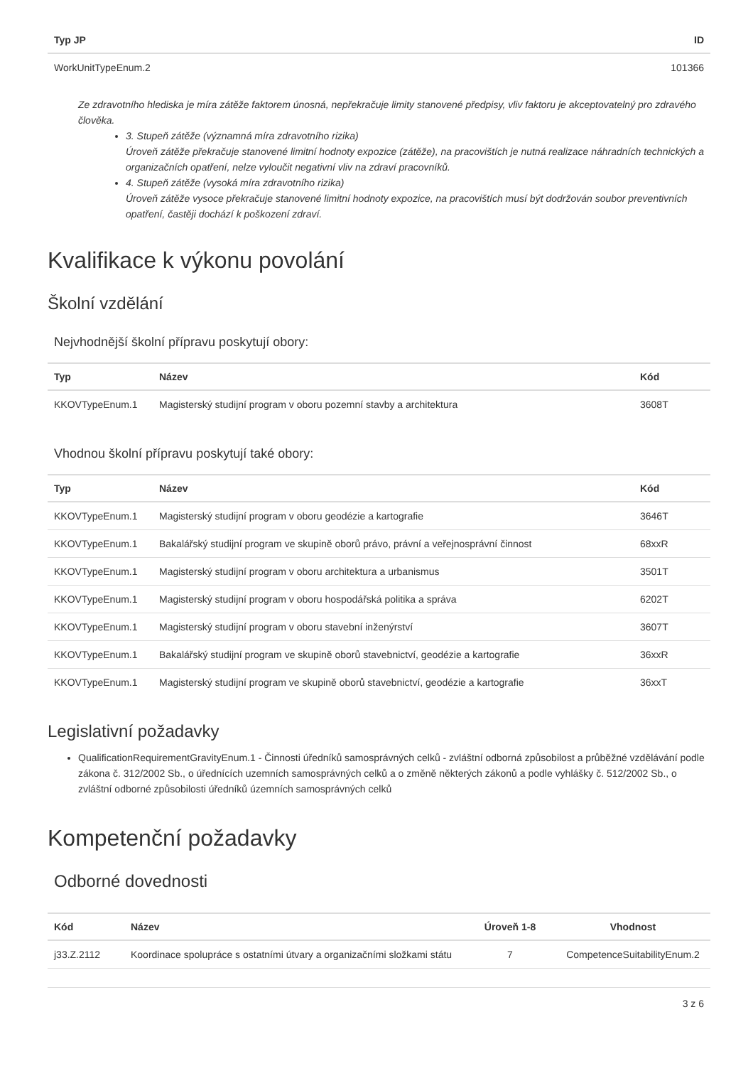| Typ JP | ID |
| --- | --- |
| WorkUnitTypeEnum.2 | 101366 |
Ze zdravotního hlediska je míra zátěže faktorem únosná, nepřekračuje limity stanovené předpisy, vliv faktoru je akceptovatelný pro zdravého člověka.
3. Stupeň zátěže (významná míra zdravotního rizika)
Úroveň zátěže překračuje stanovené limitní hodnoty expozice (zátěže), na pracovištích je nutná realizace náhradních technických a organizačních opatření, nelze vyloučit negativní vliv na zdraví pracovníků.
4. Stupeň zátěže (vysoká míra zdravotního rizika)
Úroveň zátěže vysoce překračuje stanovené limitní hodnoty expozice, na pracovištích musí být dodržován soubor preventivních opatření, častěji dochází k poškození zdraví.
Kvalifikace k výkonu povolání
Školní vzdělání
Nejvhodnější školní přípravu poskytují obory:
| Typ | Název | Kód |
| --- | --- | --- |
| KKOVTypeEnum.1 | Magisterský studijní program v oboru pozemní stavby a architektura | 3608T |
Vhodnou školní přípravu poskytují také obory:
| Typ | Název | Kód |
| --- | --- | --- |
| KKOVTypeEnum.1 | Magisterský studijní program v oboru geodézie a kartografie | 3646T |
| KKOVTypeEnum.1 | Bakalářský studijní program ve skupině oborů právo, právní a veřejnosprávní činnost | 68xxR |
| KKOVTypeEnum.1 | Magisterský studijní program v oboru architektura a urbanismus | 3501T |
| KKOVTypeEnum.1 | Magisterský studijní program v oboru hospodářská politika a správa | 6202T |
| KKOVTypeEnum.1 | Magisterský studijní program v oboru stavební inženýrství | 3607T |
| KKOVTypeEnum.1 | Bakalářský studijní program ve skupině oborů stavebnictví, geodézie a kartografie | 36xxR |
| KKOVTypeEnum.1 | Magisterský studijní program ve skupině oborů stavebnictví, geodézie a kartografie | 36xxT |
Legislativní požadavky
QualificationRequirementGravityEnum.1 - Činnosti úředníků samosprávných celků - zvláštní odborná způsobilost a průběžné vzdělávání podle zákona č. 312/2002 Sb., o úřednících uzemních samosprávných celků a o změně některých zákonů a podle vyhlášky č. 512/2002 Sb., o zvláštní odborné způsobilosti úředníků územních samosprávných celků
Kompetenční požadavky
Odborné dovednosti
| Kód | Název | Úroveň 1-8 | Vhodnost |
| --- | --- | --- | --- |
| j33.Z.2112 | Koordinace spolupráce s ostatními útvary a organizačními složkami státu | 7 | CompetenceSuitabilityEnum.2 |
3 z 6